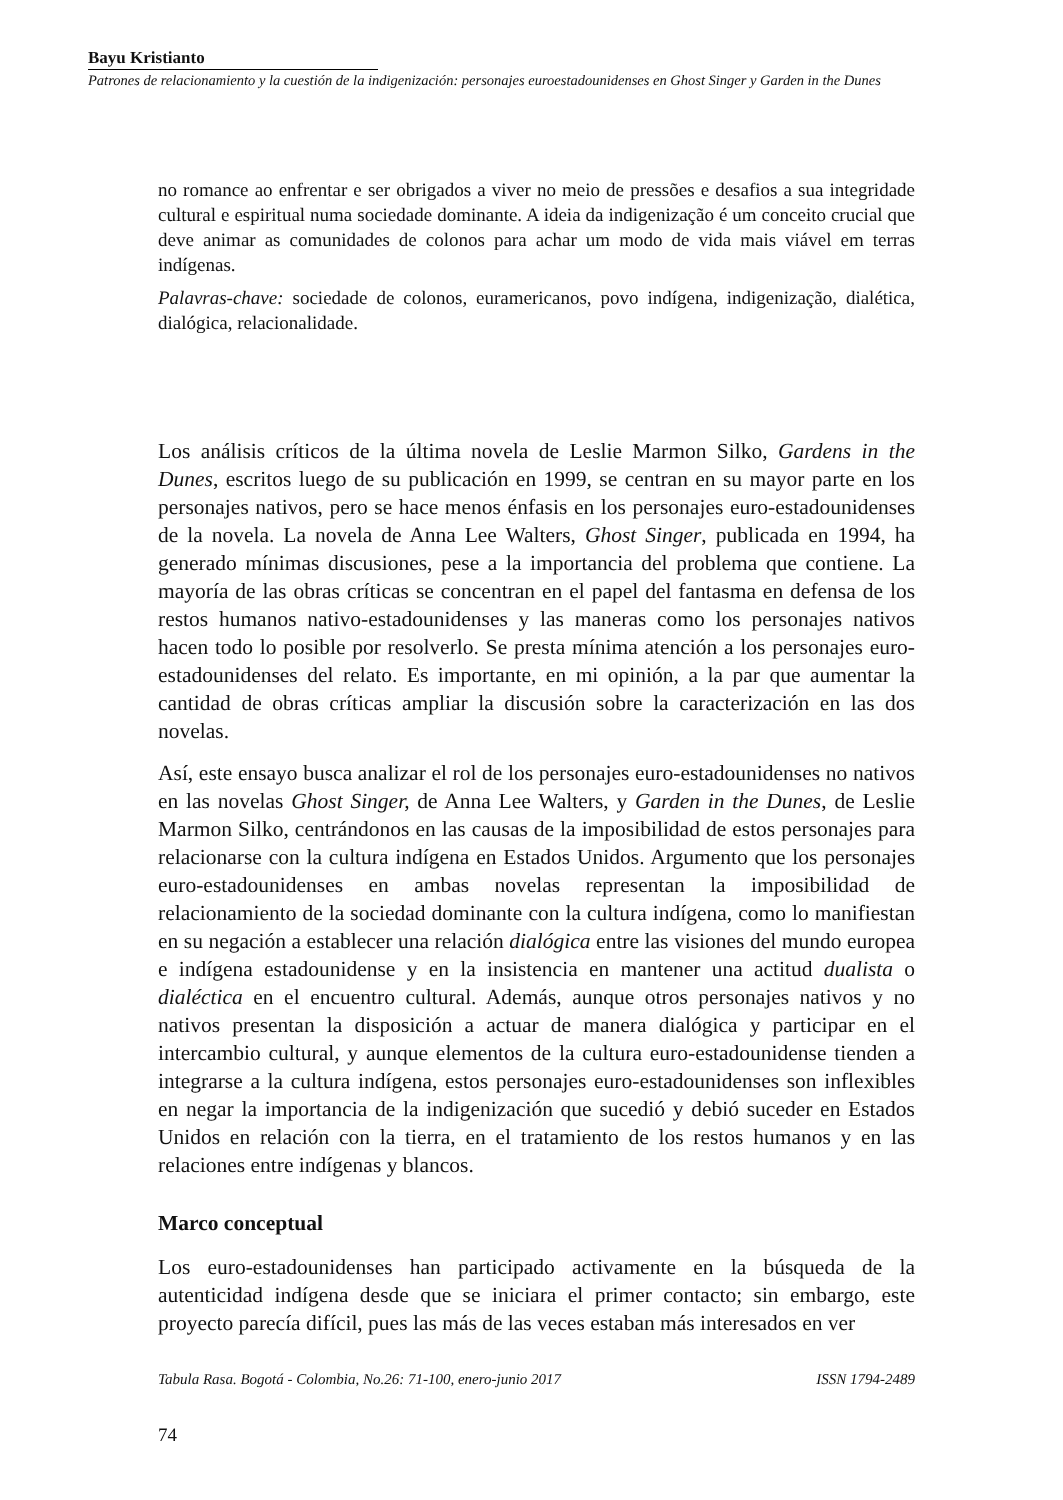Bayu Kristianto
Patrones de relacionamiento y la cuestión de la indigenización: personajes euroestadounidenses en Ghost Singer y Garden in the Dunes
no romance ao enfrentar e ser obrigados a viver no meio de pressões e desafios a sua integridade cultural e espiritual numa sociedade dominante. A ideia da indigenização é um conceito crucial que deve animar as comunidades de colonos para achar um modo de vida mais viável em terras indígenas.
Palavras-chave: sociedade de colonos, euramericanos, povo indígena, indigenização, dialética, dialógica, relacionalidade.
Los análisis críticos de la última novela de Leslie Marmon Silko, Gardens in the Dunes, escritos luego de su publicación en 1999, se centran en su mayor parte en los personajes nativos, pero se hace menos énfasis en los personajes euro-estadounidenses de la novela. La novela de Anna Lee Walters, Ghost Singer, publicada en 1994, ha generado mínimas discusiones, pese a la importancia del problema que contiene. La mayoría de las obras críticas se concentran en el papel del fantasma en defensa de los restos humanos nativo-estadounidenses y las maneras como los personajes nativos hacen todo lo posible por resolverlo. Se presta mínima atención a los personajes euro-estadounidenses del relato. Es importante, en mi opinión, a la par que aumentar la cantidad de obras críticas ampliar la discusión sobre la caracterización en las dos novelas.
Así, este ensayo busca analizar el rol de los personajes euro-estadounidenses no nativos en las novelas Ghost Singer, de Anna Lee Walters, y Garden in the Dunes, de Leslie Marmon Silko, centrándonos en las causas de la imposibilidad de estos personajes para relacionarse con la cultura indígena en Estados Unidos. Argumento que los personajes euro-estadounidenses en ambas novelas representan la imposibilidad de relacionamiento de la sociedad dominante con la cultura indígena, como lo manifiestan en su negación a establecer una relación dialógica entre las visiones del mundo europea e indígena estadounidense y en la insistencia en mantener una actitud dualista o dialéctica en el encuentro cultural. Además, aunque otros personajes nativos y no nativos presentan la disposición a actuar de manera dialógica y participar en el intercambio cultural, y aunque elementos de la cultura euro-estadounidense tienden a integrarse a la cultura indígena, estos personajes euro-estadounidenses son inflexibles en negar la importancia de la indigenización que sucedió y debió suceder en Estados Unidos en relación con la tierra, en el tratamiento de los restos humanos y en las relaciones entre indígenas y blancos.
Marco conceptual
Los euro-estadounidenses han participado activamente en la búsqueda de la autenticidad indígena desde que se iniciara el primer contacto; sin embargo, este proyecto parecía difícil, pues las más de las veces estaban más interesados en ver
Tabula Rasa. Bogotá - Colombia, No.26: 71-100, enero-junio 2017 ISSN 1794-2489
74